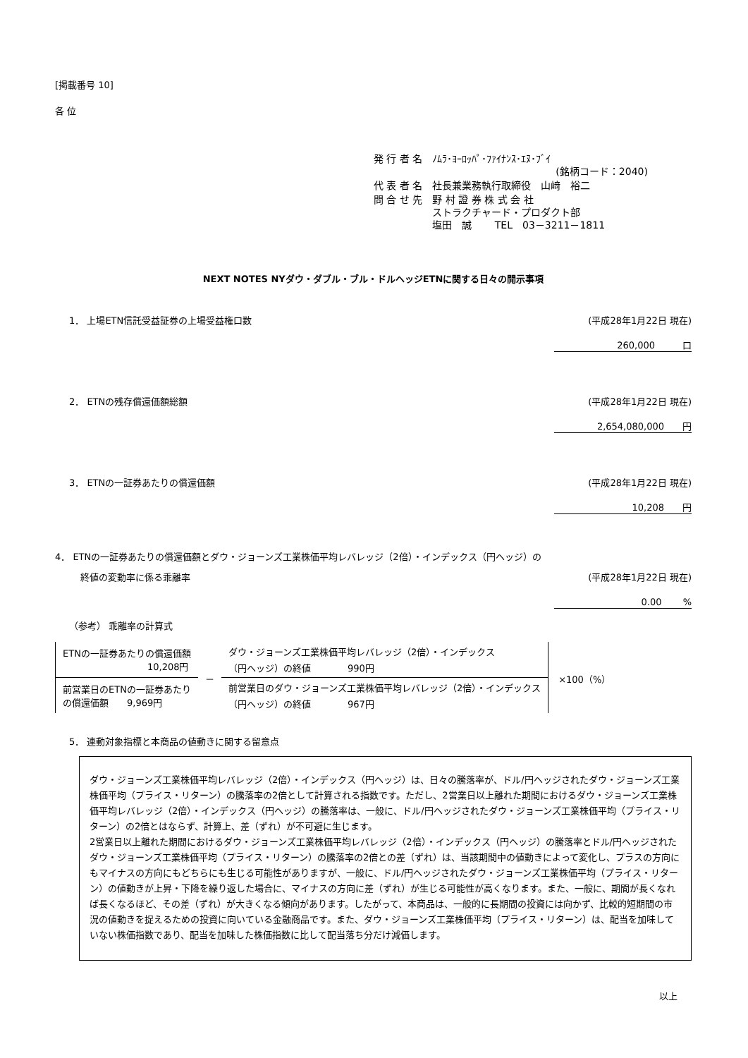[掲載番号 10]
各 位
| 発 行 者 名 | ﾉﾑﾗ･ﾖｰﾛｯﾊﾟ･ﾌｧｲﾅﾝｽ･ｴﾇ･ﾌﾞｲ (銘柄コード：2040) |
| 代 表 者 名 | 社長兼業務執行取締役 山﨑 裕二 |
| 問 合 せ 先 | 野 村 證 券 株 式 会 社 ストラクチャード・プロダクト部 塩田 誠 TEL 03－3211－1811 |
NEXT NOTES NYダウ・ダブル・ブル・ドルヘッジETNに関する日々の開示事項
1． 上場ETN信託受益証券の上場受益権口数 (平成28年1月22日 現在)
260,000　　　口
2． ETNの残存償還価額総額 (平成28年1月22日 現在)
2,654,080,000　　円
3． ETNの一証券あたりの償還価額 (平成28年1月22日 現在)
10,208　　円
4． ETNの一証券あたりの償還価額とダウ・ジョーンズ工業株価平均レバレッジ（2倍）・インデックス（円ヘッジ）の
終値の変動率に係る乖離率 (平成28年1月22日 現在)
0.00　　 %
（参考） 乖離率の計算式
| ETNの一証券あたりの償還価額 10,208円 | － | ダウ・ジョーンズ工業株価平均レバレッジ（2倍）・インデックス （円ヘッジ）の終値 990円 |
| 前営業日のETNの一証券あたり の償還価額 9,969円 | | 前営業日のダウ・ジョーンズ工業株価平均レバレッジ（2倍）・インデックス （円ヘッジ）の終値 967円 |
×100（%）
5． 連動対象指標と本商品の値動きに関する留意点
ダウ・ジョーンズ工業株価平均レバレッジ（2倍）・インデックス（円ヘッジ）は、日々の騰落率が、ドル/円ヘッジされたダウ・ジョーンズ工業株価平均（プライス・リターン）の騰落率の2倍として計算される指数です。ただし、2営業日以上離れた期間におけるダウ・ジョーンズ工業株価平均レバレッジ（2倍）・インデックス（円ヘッジ）の騰落率は、一般に、ドル/円ヘッジされたダウ・ジョーンズ工業株価平均（プライス・リターン）の2倍とはならず、計算上、差（ずれ）が不可避に生じます。
2営業日以上離れた期間におけるダウ・ジョーンズ工業株価平均レバレッジ（2倍）・インデックス（円ヘッジ）の騰落率とドル/円ヘッジされたダウ・ジョーンズ工業株価平均（プライス・リターン）の騰落率の2倍との差（ずれ）は、当該期間中の値動きによって変化し、プラスの方向にもマイナスの方向にもどちらにも生じる可能性がありますが、一般に、ドル/円ヘッジされたダウ・ジョーンズ工業株価平均（プライス・リターン）の値動きが上昇・下降を繰り返した場合に、マイナスの方向に差（ずれ）が生じる可能性が高くなります。また、一般に、期間が長くなれば長くなるほど、その差（ずれ）が大きくなる傾向があります。したがって、本商品は、一般的に長期間の投資には向かず、比較的短期間の市況の値動きを捉えるための投資に向いている金融商品です。また、ダウ・ジョーンズ工業株価平均（プライス・リターン）は、配当を加味していない株価指数であり、配当を加味した株価指数に比して配当落ち分だけ減価します。
以上